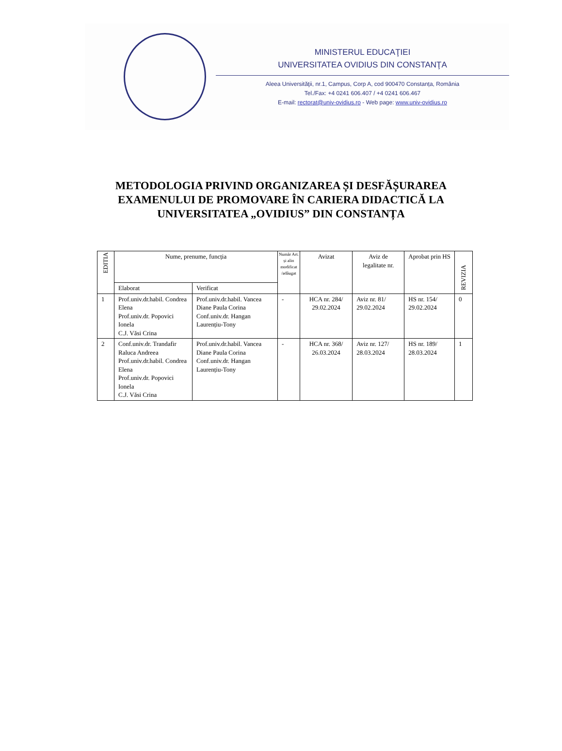MINISTERUL EDUCAŢIEI
UNIVERSITATEA OVIDIUS DIN CONSTANŢA
Aleea Universităţii, nr.1, Campus, Corp A, cod 900470 Constanța, România
Tel./Fax: +4 0241 606.407 / +4 0241 606.467
E-mail: rectorat@univ-ovidius.ro - Web page: www.univ-ovidius.ro
METODOLOGIA PRIVIND ORGANIZAREA ȘI DESFĂȘURAREA
EXAMENULUI DE PROMOVARE ÎN CARIERA DIDACTICĂ LA
UNIVERSITATEA „OVIDIUS” DIN CONSTANȚA
| EDITIA | Nume, prenume, funcția | | Număr Art. și alin modificat /adăugat | Avizat | Aviz de legalitate nr. | Aprobat prin HS | REVIZIA |
| --- | --- | --- | --- | --- | --- | --- | --- |
| | Elaborat | Verificat | | | | | |
| 1 | Prof.univ.dr.habil. Condrea Elena Prof.univ.dr. Popovici Ionela C.J. Văsi Crina | Prof.univ.dr.habil. Vancea Diane Paula Corina Conf.univ.dr. Hangan Laurențiu-Tony | - | HCA nr. 284/ 29.02.2024 | Aviz nr. 81/ 29.02.2024 | HS nr. 154/ 29.02.2024 | 0 |
| 2 | Conf.univ.dr. Trandafir Raluca Andreea Prof.univ.dr.habil. Condrea Elena Prof.univ.dr. Popovici Ionela C.J. Văsi Crina | Prof.univ.dr.habil. Vancea Diane Paula Corina Conf.univ.dr. Hangan Laurențiu-Tony | - | HCA nr. 368/ 26.03.2024 | Aviz nr. 127/ 28.03.2024 | HS nr. 189/ 28.03.2024 | 1 |